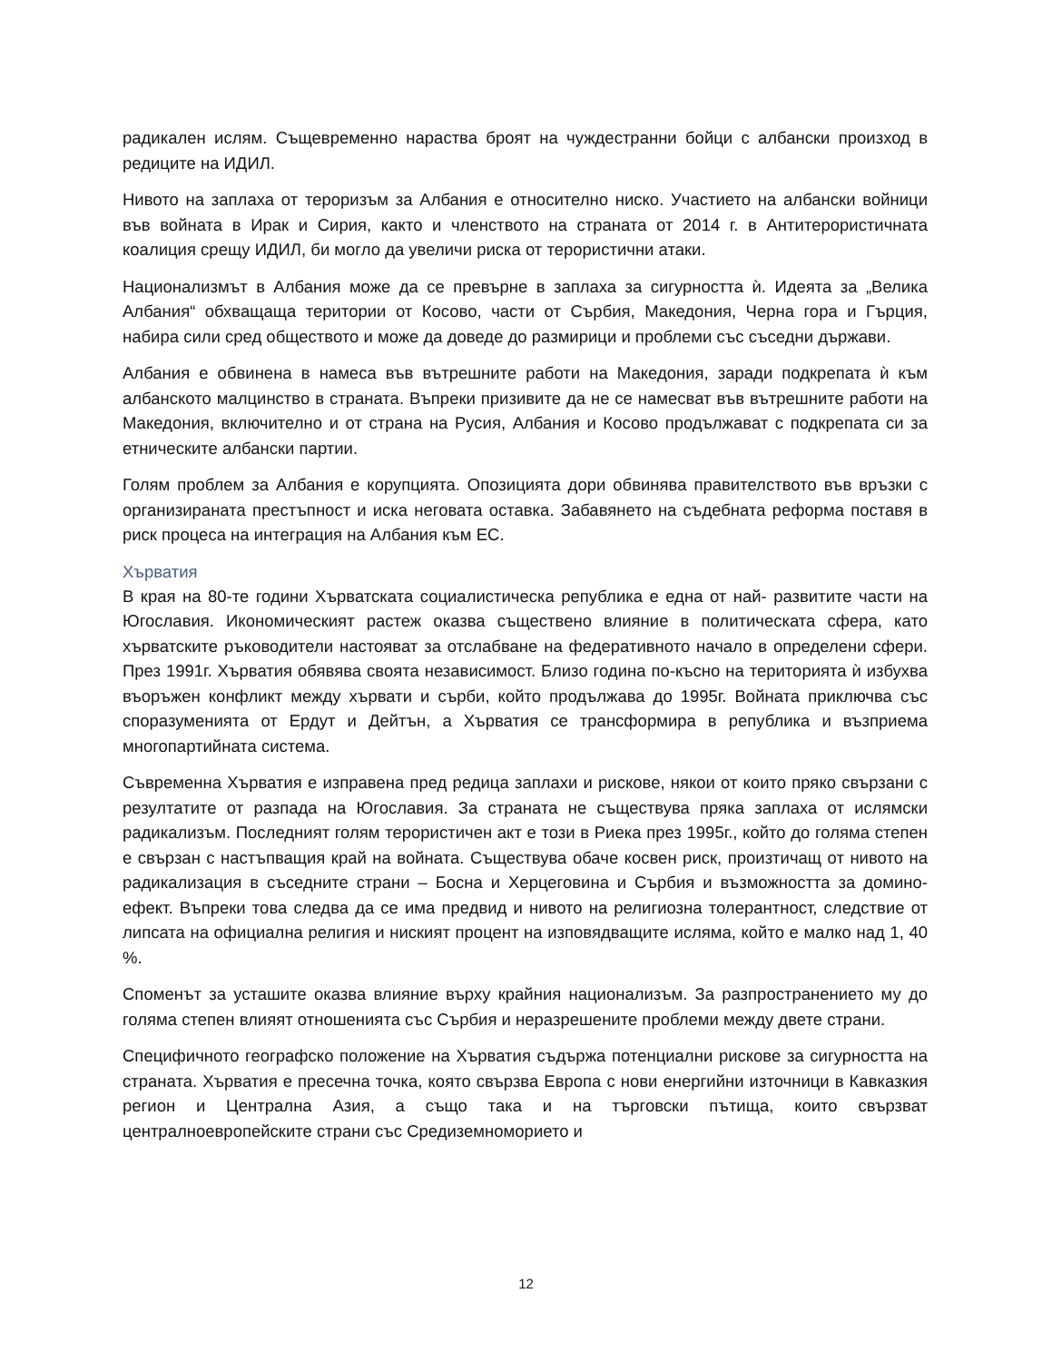радикален ислям. Същевременно нараства броят на чуждестранни бойци с албански произход в редиците на ИДИЛ.
Нивото на заплаха от тероризъм за Албания е относително ниско. Участието на албански войници във войната в Ирак и Сирия, както и членството на страната от 2014 г. в Антитерористичната коалиция срещу ИДИЛ, би могло да увеличи риска от терористични атаки.
Национализмът в Албания може да се превърне в заплаха за сигурността ѝ. Идеята за „Велика Албания“ обхващаща територии от Косово, части от Сърбия, Македония, Черна гора и Гърция, набира сили сред обществото и може да доведе до размирици и проблеми със съседни държави.
Албания е обвинена в намеса във вътрешните работи на Македония, заради подкрепата ѝ към албанското малцинство в страната. Въпреки призивите да не се намесват във вътрешните работи на Македония, включително и от страна на Русия, Албания и Косово продължават с подкрепата си за етническите албански партии.
Голям проблем за Албания е корупцията. Опозицията дори обвинява правителството във връзки с организираната престъпност и иска неговата оставка. Забавянето на съдебната реформа поставя в риск процеса на интеграция на Албания към ЕС.
Хърватия
В края на 80-те години Хърватската социалистическа република е една от най- развитите части на Югославия. Икономическият растеж оказва съществено влияние в политическата сфера, като хърватските ръководители настояват за отслабване на федеративното начало в определени сфери. През 1991г. Хърватия обявява своята независимост. Близо година по-късно на територията ѝ избухва въоръжен конфликт между хървати и сърби, който продължава до 1995г. Войната приключва със споразуменията от Ердут и Дейтън, а Хърватия се трансформира в република и възприема многопартийната система.
Съвременна Хърватия е изправена пред редица заплахи и рискове, някои от които пряко свързани с резултатите от разпада на Югославия. За страната не съществува пряка заплаха от ислямски радикализъм. Последният голям терористичен акт е този в Риека през 1995г., който до голяма степен е свързан с настъпващия край на войната. Съществува обаче косвен риск, произтичащ от нивото на радикализация в съседните страни – Босна и Херцеговина и Сърбия и възможността за домино-ефект. Въпреки това следва да се има предвид и нивото на религиозна толерантност, следствие от липсата на официална религия и ниският процент на изповядващите исляма, който е малко над 1, 40 %.
Споменът за усташите оказва влияние върху крайния национализъм. За разпространението му до голяма степен влияят отношенията със Сърбия и неразрешените проблеми между двете страни.
Специфичното географско положение на Хърватия съдържа потенциални рискове за сигурността на страната. Хърватия е пресечна точка, която свързва Европа с нови енергийни източници в Кавказкия регион и Централна Азия, а също така и на търговски пътища, които свързват централноевропейските страни със Средиземноморието и
12